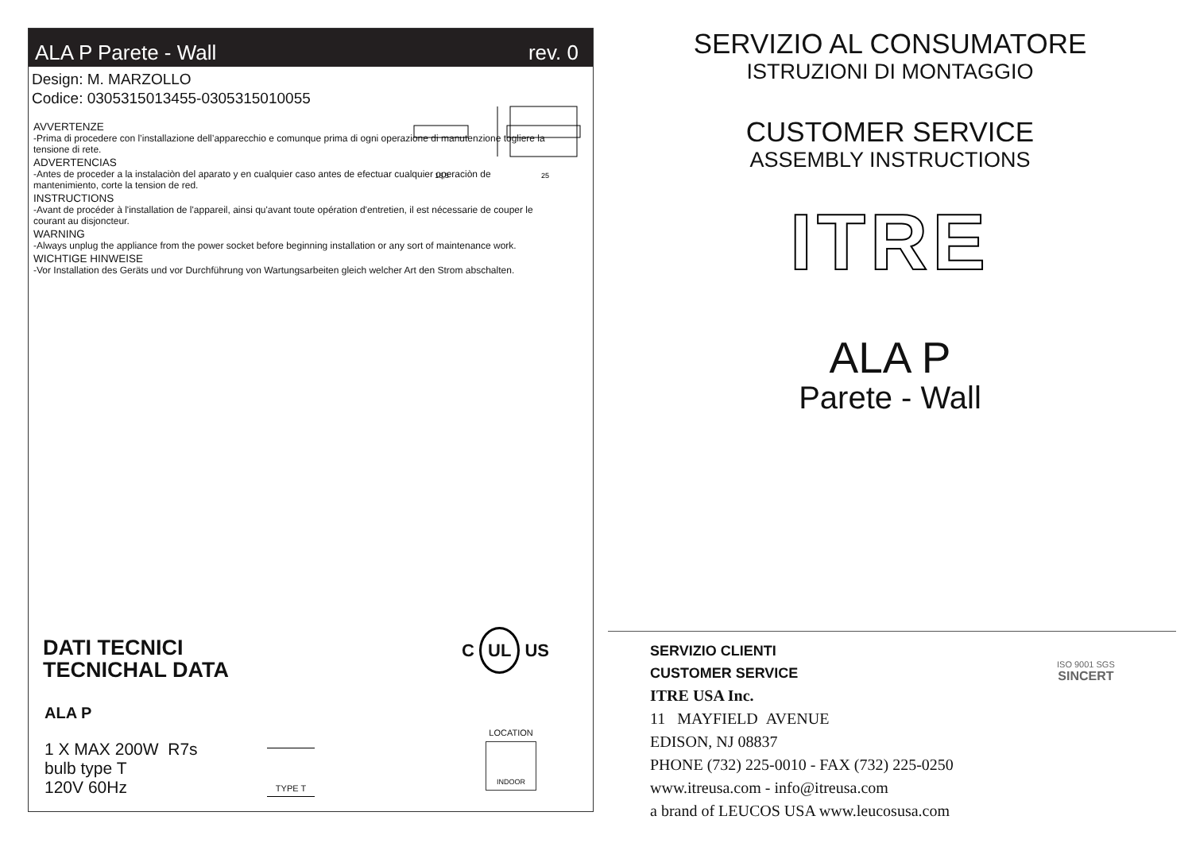ALA P Parete - Wall rev. 0
Design: M. MARZOLLO
Codice: 0305315013455-0305315010055
18,5
25
AVVERTENZE
-Prima di procedere con l’installazione dell’apparecchio e comunque prima di ogni operazione di manutenzione togliere la tensione di rete.
ADVERTENCIAS
-Antes de proceder a la instalaciòn del aparato y en cualquier caso antes de efectuar cualquier operaciòn de mantenimiento, corte la tension de red.
INSTRUCTIONS
-Avant de procéder à l'installation de l'appareil, ainsi qu'avant toute opération d'entretien, il est nécessarie de couper le courant au disjoncteur.
WARNING
-Always unplug the appliance from the power socket before beginning installation or any sort of maintenance work.
WICHTIGE HINWEISE
-Vor Installation des Geräts und vor Durchführung von Wartungsarbeiten gleich welcher Art den Strom abschalten.
DATI TECNICI
TECNICHAL DATA
ALA P
1 X MAX 200W R7s
bulb type T
120V 60Hz
TYPE T
C UL US
LOCATION
INDOOR
SERVIZIO AL CONSUMATORE
ISTRUZIONI DI MONTAGGIO
CUSTOMER SERVICE
ASSEMBLY INSTRUCTIONS
ITRE
ALA P
Parete - Wall
SERVIZIO CLIENTI
CUSTOMER SERVICE
ITRE USA Inc.
11 MAYFIELD AVENUE
EDISON, NJ 08837
PHONE (732) 225-0010 - FAX (732) 225-0250
www.itreusa.com - info@itreusa.com
a brand of LEUCOS USA www.leucosusa.com
ISO 9001 SGS
SINCERT